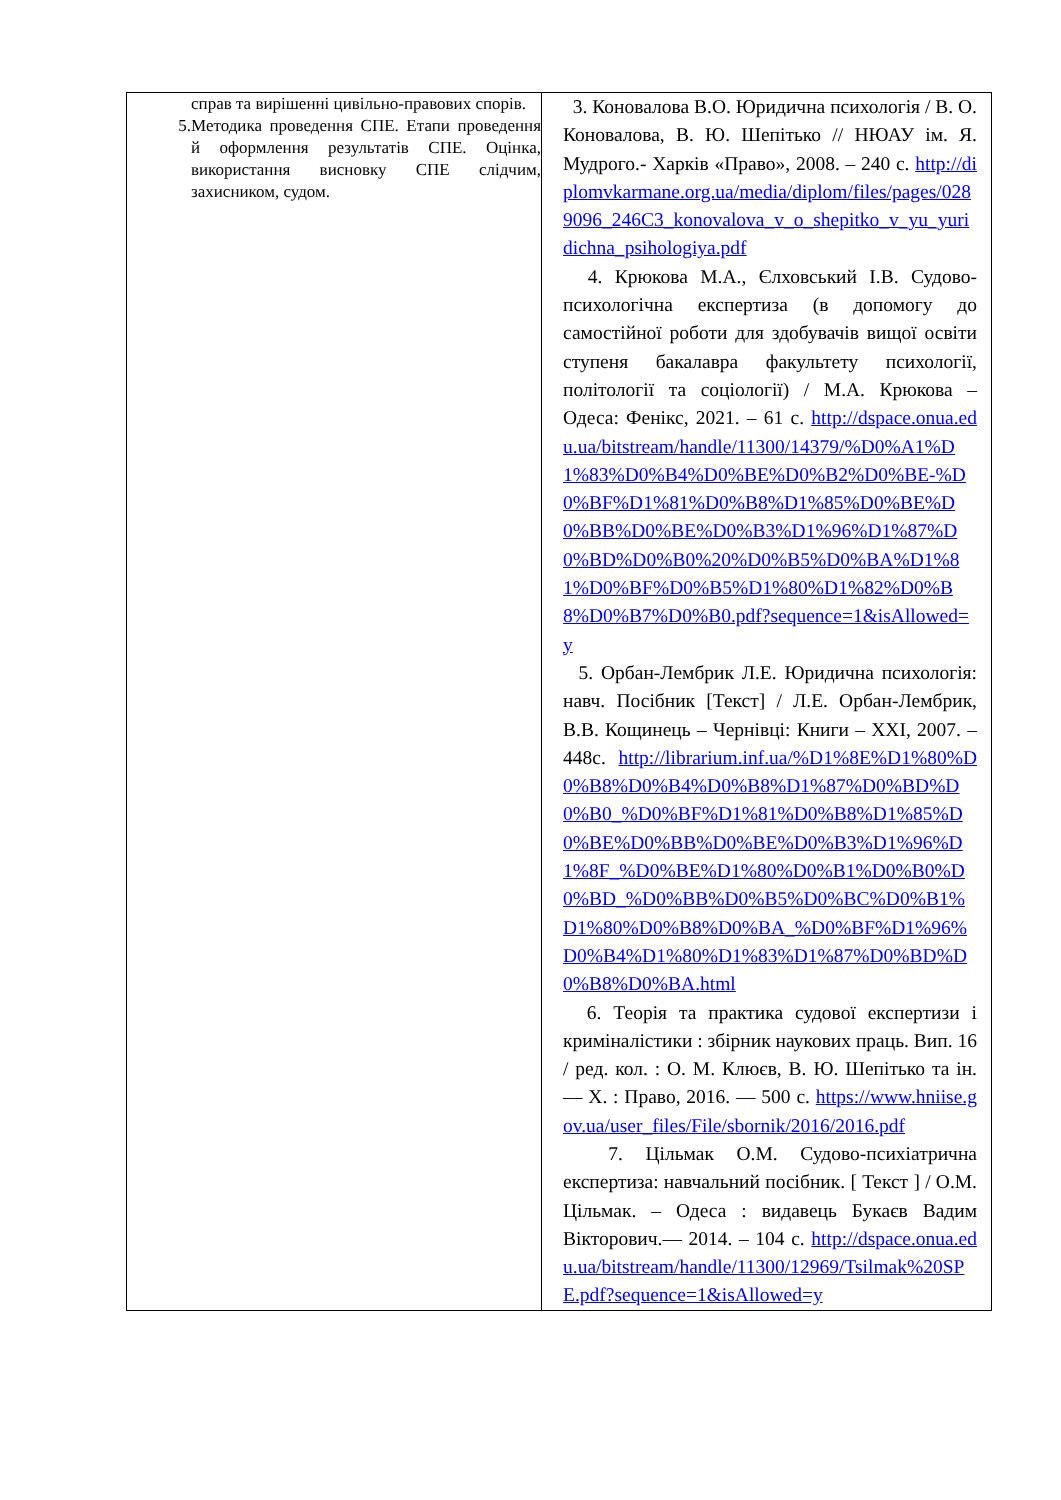| справ та вирішенні цивільно-правових спорів. 5. Методика проведення СПЕ. Етапи проведення й оформлення результатів СПЕ. Оцінка, використання висновку СПЕ слідчим, захисником, судом. | 3. Коновалова В.О. Юридична психологія / В. О. Коновалова, В. Ю. Шепітько // НЮАУ ім. Я. Мудрого.- Харків «Право», 2008. – 240 с. http://diplomvkarmane.org.ua/media/diplom/files/pages/0289096_246C3_konovalova_v_o_shepitko_v_yu_yuridichna_psihologiya.pdf 4. Крюкова М.А., Єлховський І.В. Судово-психологічна експертиза (в допомогу до самостійної роботи для здобувачів вищої освіти ступеня бакалавра факультету психології, політології та соціології) / М.А. Крюкова – Одеса: Фенікс, 2021. – 61 с. http://dspace.onua.edu.ua/bitstream/handle/11300/14379/%D0%A1%D1%83%D0%B4%D0%BE%D0%B2%D0%BE-%D0%BF%D1%81%D0%B8%D1%85%D0%BE%D0%BB%D0%BE%D0%B3%D1%96%D1%87%D0%BD%D0%B0%20%D0%B5%D0%BA%D1%81%D0%BF%D0%B5%D1%80%D1%82%D0%B8%D0%B7%D0%B0.pdf?sequence=1&isAllowed=y 5. Орбан-Лембрик Л.Е. Юридична психологія: навч. Посібник [Текст] / Л.Е. Орбан-Лембрик, В.В. Кощинець – Чернівці: Книги – XXI, 2007. – 448с. http://librarium.inf.ua/%D1%8E%D1%80%D0%B8%D0%B4%D0%B8%D1%87%D0%BD%D0%B0_%D0%BF%D1%81%D0%B8%D1%85%D0%BE%D0%BB%D0%BE%D0%B3%D1%96%D1%8F_%D0%BE%D1%80%D0%B1%D0%B0%D0%BD_%D0%BB%D0%B5%D0%BC%D0%B1%D1%80%D0%B8%D0%BA_%D0%BF%D1%96%D0%B4%D1%80%D1%83%D1%87%D0%BD%D0%B8%D0%BA.html 6. Теорія та практика судової експертизи і криміналістики : збірник наукових праць. Вип. 16 / ред. кол. : О. М. Клюєв, В. Ю. Шепітько та ін. — Х. : Право, 2016. — 500 с. https://www.hniise.gov.ua/user_files/File/sbornik/2016/2016.pdf 7. Цільмак О.М. Судово-психіатрична експертиза: навчальний посібник. [ Текст ] / О.М. Цільмак. – Одеса : видавець Букаєв Вадим Вікторович.— 2014. – 104 с. http://dspace.onua.edu.ua/bitstream/handle/11300/12969/Tsilmak%20SPE.pdf?sequence=1&isAllowed=y |